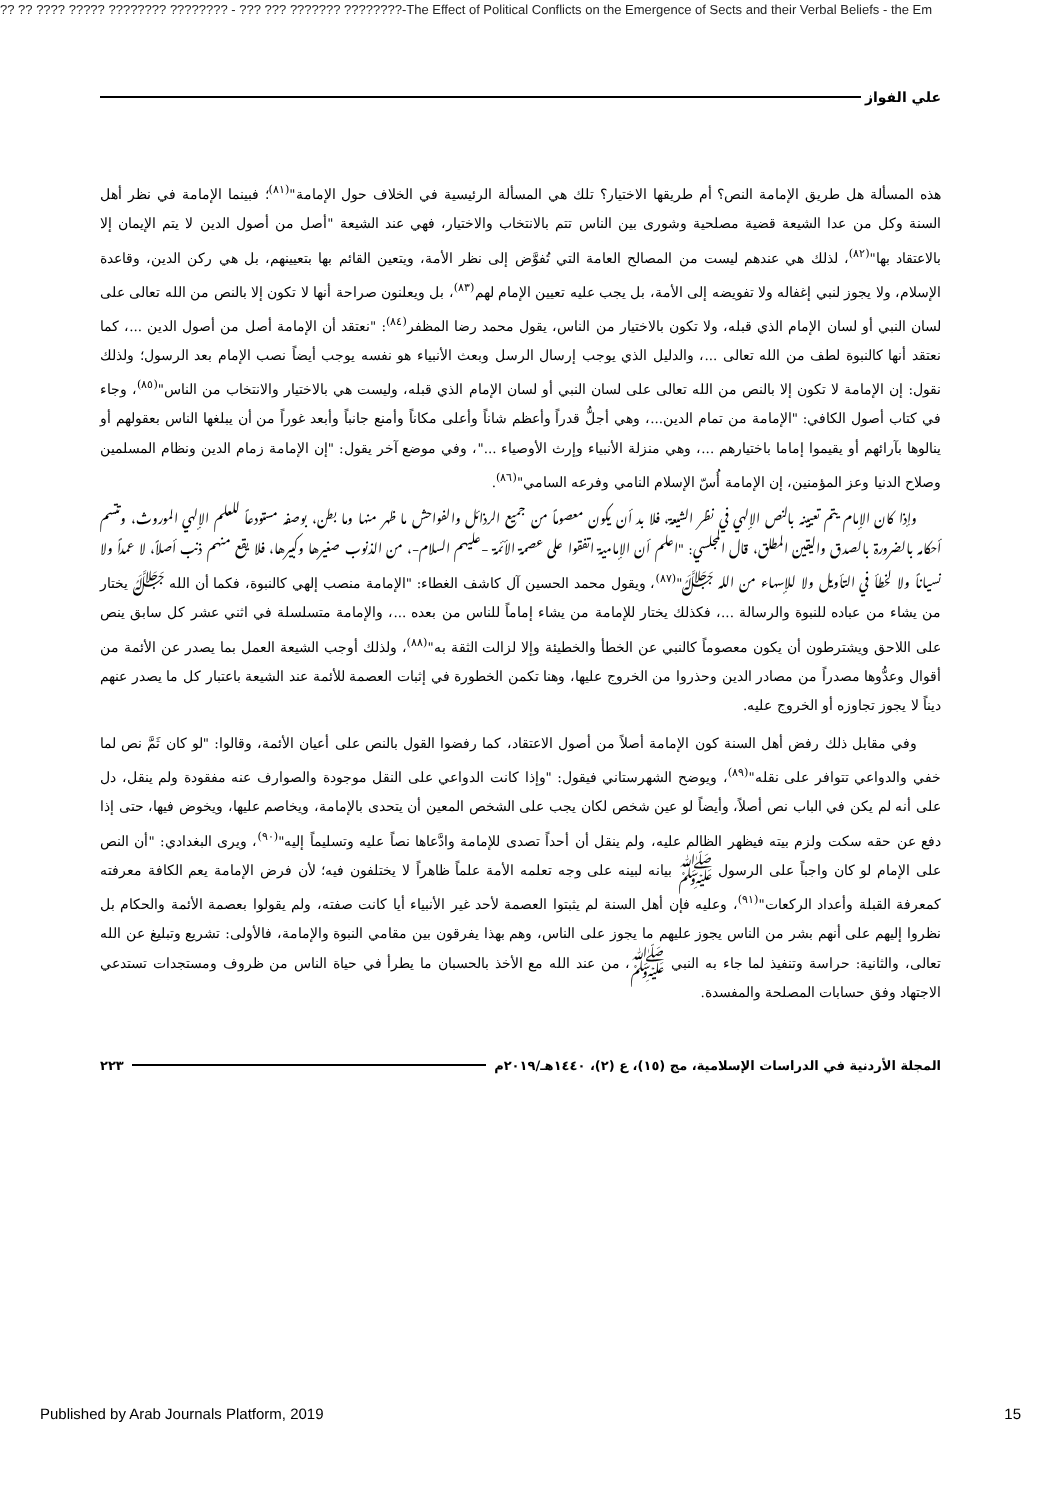?? ?? ???? ????? ???????? ???????? - ??? ??? ??????? ????????-The Effect of Political Conflicts on the Emergence of Sects and their Verbal Beliefs - the Em
علي الفواز
هذه المسألة هل طريق الإمامة النص؟ أم طريقها الاختيار؟ تلك هي المسألة الرئيسية في الخلاف حول الإمامة"<sup>(٨١)</sup>؛ فبينما الإمامة في نظر أهل السنة وكل من عدا الشيعة قضية مصلحية وشورى بين الناس تتم بالانتخاب والاختيار، فهي عند الشيعة "أصل من أصول الدين لا يتم الإيمان إلا بالاعتقاد بها"<sup>(٨٢)</sup>، لذلك هي عندهم ليست من المصالح العامة التي تُفوَّض إلى نظر الأمة، ويتعين القائم بها بتعيينهم، بل هي ركن الدين، وقاعدة الإسلام، ولا يجوز لنبي إغفاله ولا تفويضه إلى الأمة، بل يجب عليه تعيين الإمام لهم<sup>(٨٣)</sup>، بل ويعلنون صراحة أنها لا تكون إلا بالنص من الله تعالى على لسان النبي أو لسان الإمام الذي قبله، ولا تكون بالاختيار من الناس، يقول محمد رضا المظفر<sup>(٨٤)</sup>: "نعتقد أن الإمامة أصل من أصول الدين ...، كما نعتقد أنها كالنبوة لطف من الله تعالى ...، والدليل الذي يوجب إرسال الرسل وبعث الأنبياء هو نفسه يوجب أيضاً نصب الإمام بعد الرسول؛ ولذلك نقول: إن الإمامة لا تكون إلا بالنص من الله تعالى على لسان النبي أو لسان الإمام الذي قبله، وليست هي بالاختيار والانتخاب من الناس"<sup>(٨٥)</sup>، وجاء في كتاب أصول الكافي: "الإمامة من تمام الدين...، وهي أجلُّ قدراً وأعظم شاناً وأعلى مكاناً وأمنع جانباً وأبعد غوراً من أن يبلغها الناس بعقولهم أو ينالوها بآرائهم أو يقيموا إماما باختيارهم ...، وهي منزلة الأنبياء وإرث الأوصياء ..."، وفي موضع آخر يقول: "إن الإمامة زمام الدين ونظام المسلمين وصلاح الدنيا وعز المؤمنين، إن الإمامة أُسّ الإسلام النامي وفرعه السامي"<sup>(٨٦)</sup>.
وإذا كان الإمام يتم تعيينه بالنص الإلهي في نظر الشيعة، فلا بد أن يكون معصوماً من جميع الرذائل والفواحش ما ظهر منها وما بطن، بوصفه مستودعاً للعلم الإلهي الموروث، وتتسم أحكامه بالضرورة بالصدق واليقين المطلق، قال المجلسي: "اعلم أن الإمامية اتفقوا على عصمة الأئمة –عليهم السلام–، من الذنوب صغيرها وكبيرها، فلا يقع منهم ذنب أصلاً، لا عمداً ولا نسياناً ولا لخطأ في التأويل ولا للإسهاء من الله ﷻ"<sup>(٨٧)</sup>، ويقول محمد الحسين آل كاشف الغطاء: "الإمامة منصب إلهي كالنبوة، فكما أن الله ﷻ يختار من يشاء من عباده للنبوة والرسالة ...، فكذلك يختار للإمامة من يشاء إماماً للناس من بعده ...، والإمامة متسلسلة في اثني عشر كل سابق ينص على اللاحق ويشترطون أن يكون معصوماً كالنبي عن الخطأ والخطيئة وإلا لزالت الثقة به"<sup>(٨٨)</sup>، ولذلك أوجب الشيعة العمل بما يصدر عن الأئمة من أقوال وعدُّوها مصدراً من مصادر الدين وحذروا من الخروج عليها، وهنا تكمن الخطورة في إثبات العصمة للأئمة عند الشيعة باعتبار كل ما يصدر عنهم ديناً لا يجوز تجاوزه أو الخروج عليه.
وفي مقابل ذلك رفض أهل السنة كون الإمامة أصلاً من أصول الاعتقاد، كما رفضوا القول بالنص على أعيان الأئمة، وقالوا: "لو كان ثَمَّ نص لما خفي والدواعي تتوافر على نقله"<sup>(٨٩)</sup>، ويوضح الشهرستاني فيقول: "وإذا كانت الدواعي على النقل موجودة والصوارف عنه مفقودة ولم ينقل، دل على أنه لم يكن في الباب نص أصلاً، وأيضاً لو عين شخص لكان يجب على الشخص المعين أن يتحدى بالإمامة، ويخاصم عليها، ويخوض فيها، حتى إذا دفع عن حقه سكت ولزم بيته فيظهر الظالم عليه، ولم ينقل أن أحداً تصدى للإمامة وادَّعاها نصاً عليه وتسليماً إليه"<sup>(٩٠)</sup>، ويرى البغدادي: "أن النص على الإمام لو كان واجباً على الرسول ﷺ بيانه لبينه على وجه تعلمه الأمة علماً ظاهراً لا يختلفون فيه؛ لأن فرض الإمامة يعم الكافة معرفته كمعرفة القبلة وأعداد الركعات"<sup>(٩١)</sup>، وعليه فإن أهل السنة لم يثبتوا العصمة لأحد غير الأنبياء أيا كانت صفته، ولم يقولوا بعصمة الأئمة والحكام بل نظروا إليهم على أنهم بشر من الناس يجوز عليهم ما يجوز على الناس، وهم بهذا يفرقون بين مقامي النبوة والإمامة، فالأولى: تشريع وتبليغ عن الله تعالى، والثانية: حراسة وتنفيذ لما جاء به النبي ﷺ، من عند الله مع الأخذ بالحسبان ما يطرأ في حياة الناس من ظروف ومستجدات تستدعي الاجتهاد وفق حسابات المصلحة والمفسدة.
المجلة الأردنية في الدراسات الإسلامية، مج (١٥)، ع (٢)، ١٤٤٠هـ/٢٠١٩م ٢٢٣
Published by Arab Journals Platform, 2019 15